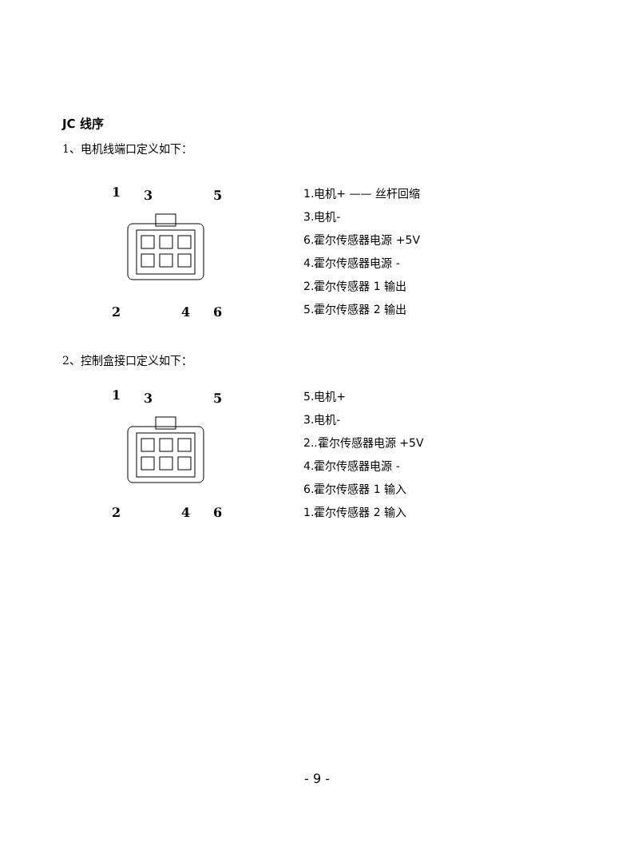JC 线序
1、电机线端口定义如下：
1
3
5
2
4
6
1.电机+ —— 丝杆回缩
3.电机-
6.霍尔传感器电源 +5V
4.霍尔传感器电源 -
2.霍尔传感器 1 输出
5.霍尔传感器 2 输出
2、控制盒接口定义如下：
1
3
5
2
4
6
5.电机+
3.电机-
2..霍尔传感器电源 +5V
4.霍尔传感器电源 -
6.霍尔传感器 1 输入
1.霍尔传感器 2 输入
- 9 -